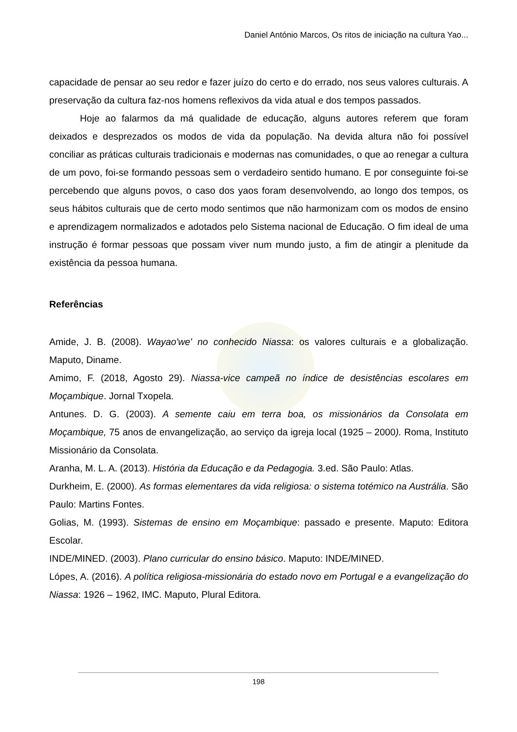Daniel António Marcos, Os ritos de iniciação na cultura Yao...
capacidade de pensar ao seu redor e fazer juízo do certo e do errado, nos seus valores culturais. A preservação da cultura faz-nos homens reflexivos da vida atual e dos tempos passados.
Hoje ao falarmos da má qualidade de educação, alguns autores referem que foram deixados e desprezados os modos de vida da população. Na devida altura não foi possível conciliar as práticas culturais tradicionais e modernas nas comunidades, o que ao renegar a cultura de um povo, foi-se formando pessoas sem o verdadeiro sentido humano. E por conseguinte foi-se percebendo que alguns povos, o caso dos yaos foram desenvolvendo, ao longo dos tempos, os seus hábitos culturais que de certo modo sentimos que não harmonizam com os modos de ensino e aprendizagem normalizados e adotados pelo Sistema nacional de Educação. O fim ideal de uma instrução é formar pessoas que possam viver num mundo justo, a fim de atingir a plenitude da existência da pessoa humana.
Referências
Amide, J. B. (2008). Wayao'we' no conhecido Niassa: os valores culturais e a globalização. Maputo, Diname.
Amimo, F. (2018, Agosto 29). Niassa-vice campeã no índice de desistências escolares em Moçambique. Jornal Txopela.
Antunes. D. G. (2003). A semente caiu em terra boa, os missionários da Consolata em Moçambique, 75 anos de envangelização, ao serviço da igreja local (1925 – 2000). Roma, Instituto Missionário da Consolata.
Aranha, M. L. A. (2013). História da Educação e da Pedagogia. 3.ed. São Paulo: Atlas.
Durkheim, E. (2000). As formas elementares da vida religiosa: o sistema totémico na Austrália. São Paulo: Martins Fontes.
Golias, M. (1993). Sistemas de ensino em Moçambique: passado e presente. Maputo: Editora Escolar.
INDE/MINED. (2003). Plano curricular do ensino básico. Maputo: INDE/MINED.
Lópes, A. (2016). A política religiosa-missionária do estado novo em Portugal e a evangelização do Niassa: 1926 – 1962, IMC. Maputo, Plural Editora.
198